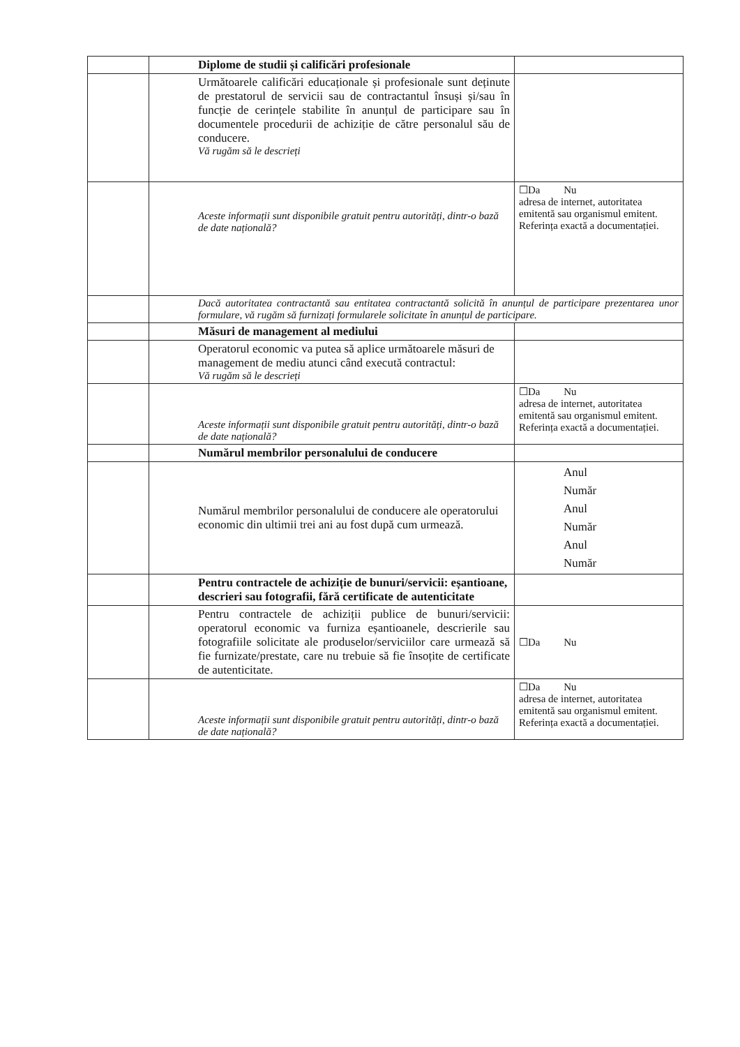| | Diplome de studii și calificări profesionale | |
| | Următoarele calificări educaționale și profesionale sunt deținute de prestatorul de servicii sau de contractantul însuși și/sau în funcție de cerințele stabilite în anunțul de participare sau în documentele procedurii de achiziție de către personalul său de conducere. Vă rugăm să le descrieți | |
| | Aceste informații sunt disponibile gratuit pentru autorități, dintr-o bază de date națională? | ☐Da Nu adresa de internet, autoritatea emitentă sau organismul emitent. Referința exactă a documentației. |
| | Dacă autoritatea contractantă sau entitatea contractantă solicită în anunțul de participare prezentarea unor formulare, vă rugăm să furnizați formularele solicitate în anunțul de participare. | |
| | Măsuri de management al mediului | |
| | Operatorul economic va putea să aplice următoarele măsuri de management de mediu atunci când execută contractul: Vă rugăm să le descrieți | |
| | Aceste informații sunt disponibile gratuit pentru autorități, dintr-o bază de date națională? | ☐Da Nu adresa de internet, autoritatea emitentă sau organismul emitent. Referința exactă a documentației. |
| | Numărul membrilor personalului de conducere | |
| | Numărul membrilor personalului de conducere ale operatorului economic din ultimii trei ani au fost după cum urmează. | Anul Număr Anul Număr Anul Număr |
| | Pentru contractele de achiziție de bunuri/servicii: eșantioane, descrieri sau fotografii, fără certificate de autenticitate | |
| | Pentru contractele de achiziții publice de bunuri/servicii: operatorul economic va furniza eșantioanele, descrierile sau fotografiile solicitate ale produselor/serviciilor care urmează să fie furnizate/prestate, care nu trebuie să fie însoțite de certificate de autenticitate. | ☐Da Nu |
| | Aceste informații sunt disponibile gratuit pentru autorități, dintr-o bază de date națională? | ☐Da Nu adresa de internet, autoritatea emitentă sau organismul emitent. Referința exactă a documentației. |